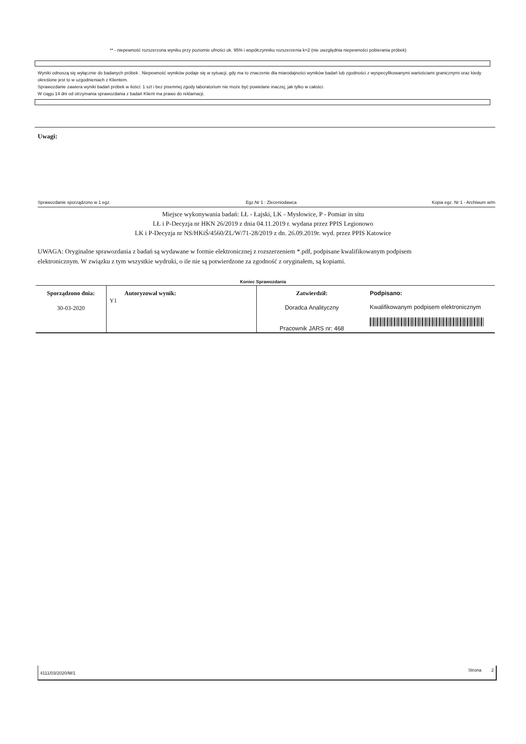** - niepewność rozszerzona wyniku przy poziomie ufności ok. 95% i współczynniku rozszerzenia k=2 (nie uwzględnia niepewności pobierania próbek)
Wyniki odnoszą się wyłącznie do badanych próbek . Niepewność wyników podaje się w sytuacji, gdy ma to znaczenie dla miarodajności wyników badań lub zgodności z wyspecyfikowanymi wartościami granicznymi oraz kiedy określone jest to w uzgodnieniach z Klientem.
Sprawozdanie zawiera wyniki badań próbek w ilości: 1 szt i bez pisemnej zgody laboratorium nie może być powielane inaczej, jak tylko w całości.
W ciągu 14 dni od otrzymania sprawozdania z badań Klient ma prawo do reklamacji.
Uwagi:
Sprawozdanie sporządzono w 1 egz. Egz.Nr 1 : Zleceniodawca Kopia egz. Nr 1 - Archiwum w/m
Miejsce wykonywania badań: LŁ - Łajski, LK - Mysłowice, P - Pomiar in situ
LŁ i P-Decyzja nr HKN 26/2019 z dnia 04.11.2019 r. wydana przez PPIS Legionowo
LK i P-Decyzja nr NS/HKiŚ/4560/ZL/W/71-28/2019 z dn. 26.09.2019r. wyd. przez PPIS Katowice
UWAGA: Oryginalne sprawozdania z badań są wydawane w formie elektronicznej z rozszerzeniem *.pdf, podpisane kwalifikowanym podpisem elektronicznym. W związku z tym wszystkie wydruki, o ile nie są potwierdzone za zgodność z oryginałem, są kopiami.
Koniec Sprawozdania
| Sporządzono dnia: 30-03-2020 | Autoryzował wynik: Y1 | Zatwierdził: Doradca Analityczny Pracownik JARS nr: 468 | Podpisano: Kwalifikowanym podpisem elektronicznym |
4111/03/2020/M/1 Strona 2